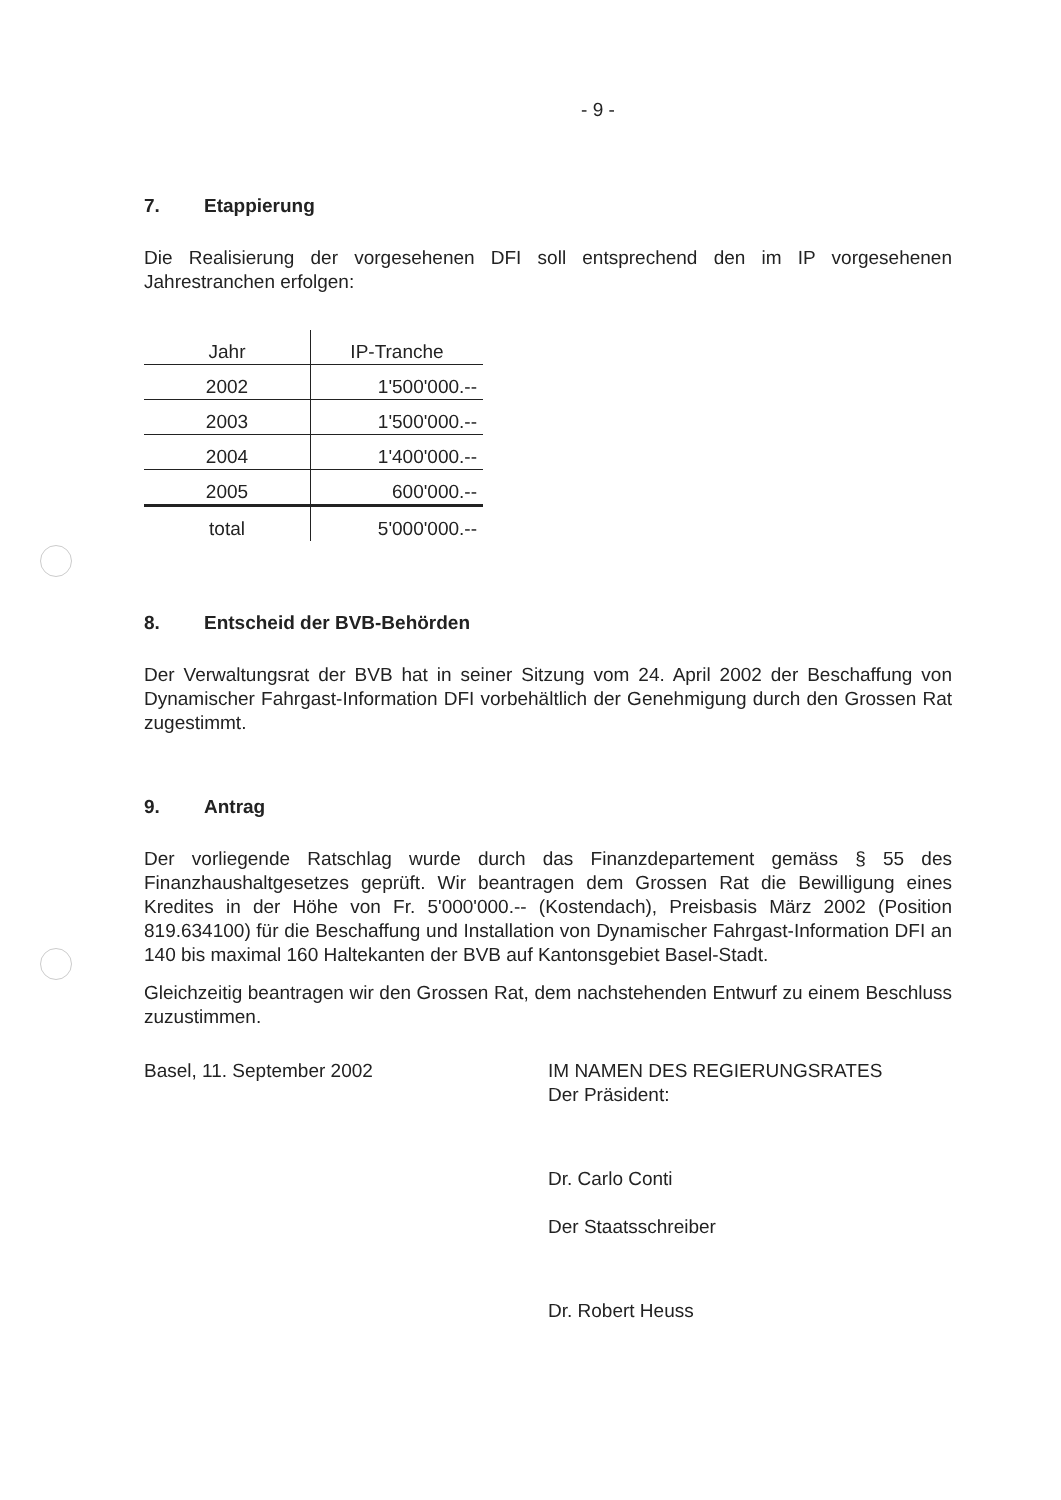- 9 -
7. Etappierung
Die Realisierung der vorgesehenen DFI soll entsprechend den im IP vorgesehenen Jahrestranchen erfolgen:
| Jahr | IP-Tranche |
| 2002 | 1'500'000.-- |
| 2003 | 1'500'000.-- |
| 2004 | 1'400'000.-- |
| 2005 | 600'000.-- |
| total | 5'000'000.-- |
8. Entscheid der BVB-Behörden
Der Verwaltungsrat der BVB hat in seiner Sitzung vom 24. April 2002 der Beschaffung von Dynamischer Fahrgast-Information DFI vorbehältlich der Genehmigung durch den Grossen Rat zugestimmt.
9. Antrag
Der vorliegende Ratschlag wurde durch das Finanzdepartement gemäss § 55 des Finanzhaushaltgesetzes geprüft. Wir beantragen dem Grossen Rat die Bewilligung eines Kredites in der Höhe von Fr. 5'000'000.-- (Kostendach), Preisbasis März 2002 (Position 819.634100) für die Beschaffung und Installation von Dynamischer Fahrgast-Information DFI an 140 bis maximal 160 Haltekanten der BVB auf Kantonsgebiet Basel-Stadt.
Gleichzeitig beantragen wir den Grossen Rat, dem nachstehenden Entwurf zu einem Beschluss zuzustimmen.
Basel, 11. September 2002 IM NAMEN DES REGIERUNGSRATES
Der Präsident:
Dr. Carlo Conti
Der Staatsschreiber
Dr. Robert Heuss